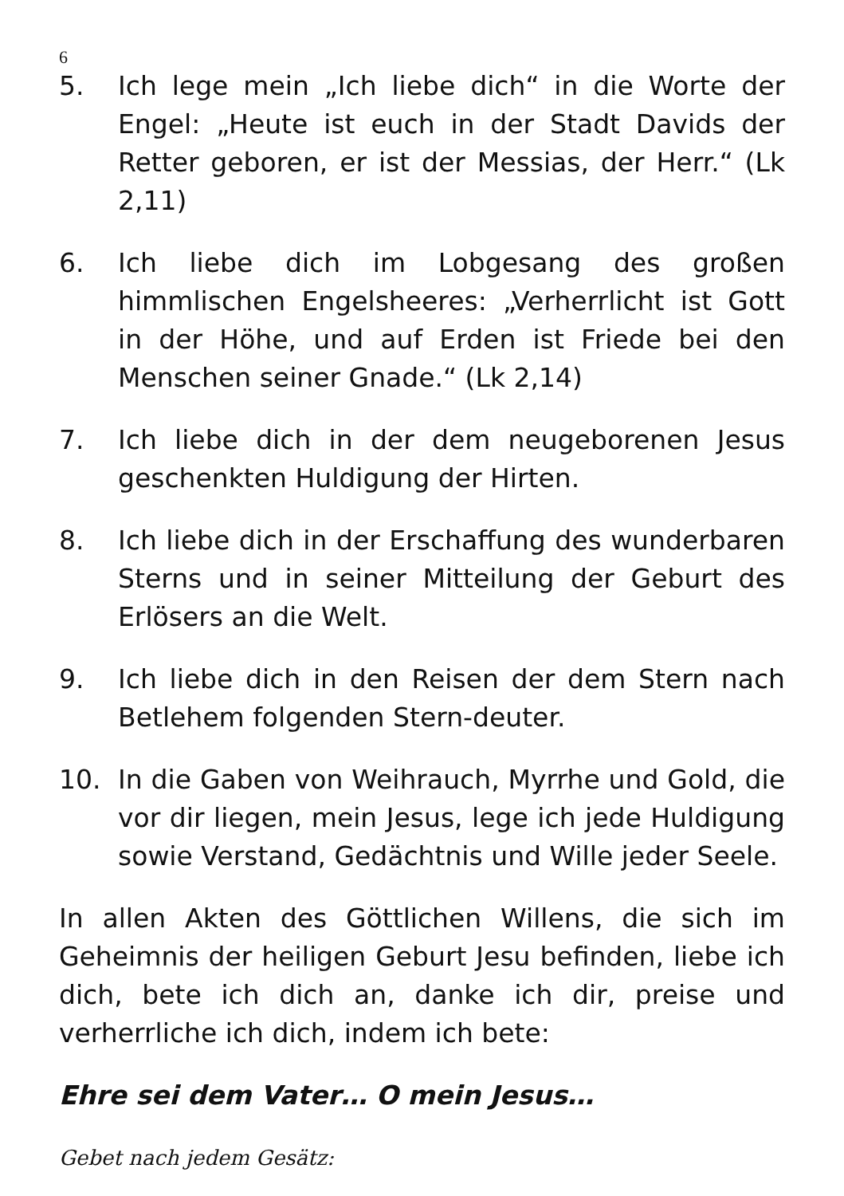6
5. Ich lege mein „Ich liebe dich“ in die Worte der Engel: „Heute ist euch in der Stadt Davids der Retter geboren, er ist der Messias, der Herr.“ (Lk 2,11)
6. Ich liebe dich im Lobgesang des großen himmlischen Engelsheeres: „Verherrlicht ist Gott in der Höhe, und auf Erden ist Friede bei den Menschen seiner Gnade.“ (Lk 2,14)
7. Ich liebe dich in der dem neugeborenen Jesus geschenkten Huldigung der Hirten.
8. Ich liebe dich in der Erschaffung des wunderbaren Sterns und in seiner Mitteilung der Geburt des Erlösers an die Welt.
9. Ich liebe dich in den Reisen der dem Stern nach Betlehem folgenden Stern-deuter.
10. In die Gaben von Weihrauch, Myrrhe und Gold, die vor dir liegen, mein Jesus, lege ich jede Huldigung sowie Verstand, Gedächtnis und Wille jeder Seele.
In allen Akten des Göttlichen Willens, die sich im Geheimnis der heiligen Geburt Jesu befinden, liebe ich dich, bete ich dich an, danke ich dir, preise und verherrliche ich dich, indem ich bete:
Ehre sei dem Vater… O mein Jesus…
Gebet nach jedem Gesätz: